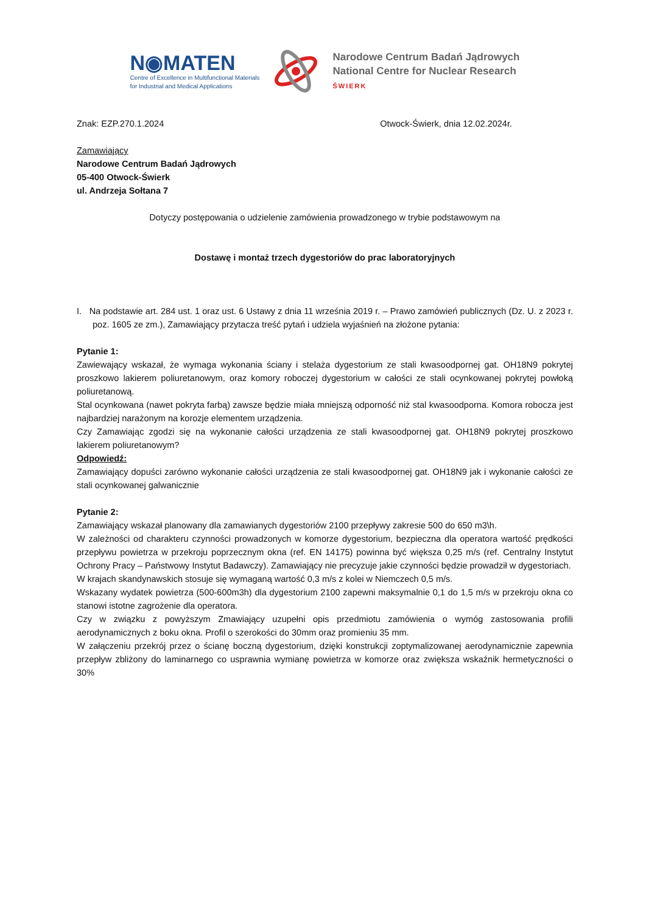N◉MATEN
Centre of Excellence in Multifunctional Materials
for Industrial and Medical Applications
Narodowe Centrum Badań Jądrowych
National Centre for Nuclear Research
ŚWIERK
Znak: EZP.270.1.2024 Otwock-Świerk, dnia 12.02.2024r.
Zamawiający
Narodowe Centrum Badań Jądrowych
05-400 Otwock-Świerk
ul. Andrzeja Sołtana 7
Dotyczy postępowania o udzielenie zamówienia prowadzonego w trybie podstawowym na
Dostawę i montaż trzech dygestoriów do prac laboratoryjnych
I. Na podstawie art. 284 ust. 1 oraz ust. 6 Ustawy z dnia 11 września 2019 r. – Prawo zamówień publicznych (Dz. U. z 2023 r. poz. 1605 ze zm.), Zamawiający przytacza treść pytań i udziela wyjaśnień na złożone pytania:
Pytanie 1:
Zawiewający wskazał, że wymaga wykonania ściany i stelaża dygestorium ze stali kwasoodpornej gat. OH18N9 pokrytej proszkowo lakierem poliuretanowym, oraz komory roboczej dygestorium w całości ze stali ocynkowanej pokrytej powłoką poliuretanową.
Stal ocynkowana (nawet pokryta farbą) zawsze będzie miała mniejszą odporność niż stal kwasoodporna. Komora robocza jest najbardziej narażonym na korozje elementem urządzenia.
Czy Zamawiając zgodzi się na wykonanie całości urządzenia ze stali kwasoodpornej gat. OH18N9 pokrytej proszkowo lakierem poliuretanowym?
Odpowiedź:
Zamawiający dopuści zarówno wykonanie całości urządzenia ze stali kwasoodpornej gat. OH18N9 jak i wykonanie całości ze stali ocynkowanej galwanicznie
Pytanie 2:
Zamawiający wskazał planowany dla zamawianych dygestoriów 2100 przepływy zakresie 500 do 650 m3\h.
W zależności od charakteru czynności prowadzonych w komorze dygestorium, bezpieczna dla operatora wartość prędkości przepływu powietrza w przekroju poprzecznym okna (ref. EN 14175) powinna być większa 0,25 m/s (ref. Centralny Instytut Ochrony Pracy – Państwowy Instytut Badawczy). Zamawiający nie precyzuje jakie czynności będzie prowadził w dygestoriach.
W krajach skandynawskich stosuje się wymaganą wartość 0,3 m/s z kolei w Niemczech 0,5 m/s.
Wskazany wydatek powietrza (500-600m3h) dla dygestorium 2100 zapewni maksymalnie 0,1 do 1,5 m/s w przekroju okna co stanowi istotne zagrożenie dla operatora.
Czy w związku z powyższym Zmawiający uzupełni opis przedmiotu zamówienia o wymóg zastosowania profili aerodynamicznych z boku okna. Profil o szerokości do 30mm oraz promieniu 35 mm.
W załączeniu przekrój przez o ścianę boczną dygestorium, dzięki konstrukcji zoptymalizowanej aerodynamicznie zapewnia przepływ zbliżony do laminarnego co usprawnia wymianę powietrza w komorze oraz zwiększa wskaźnik hermetyczności o 30%